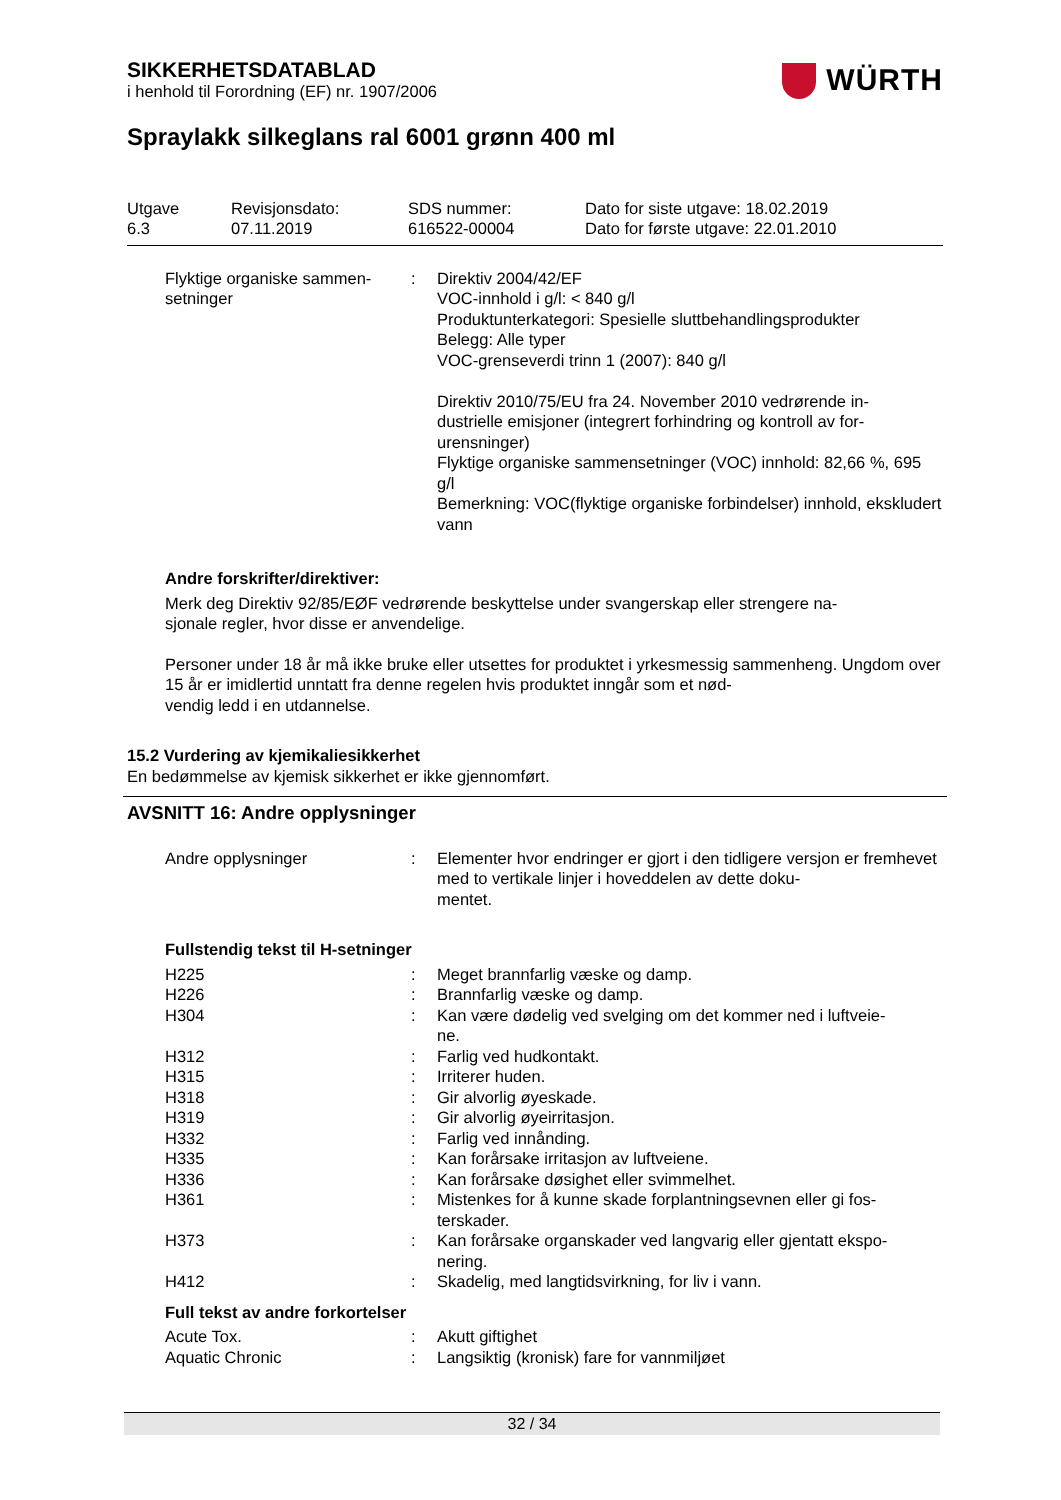SIKKERHETSDATABLAD
i henhold til Forordning (EF) nr. 1907/2006
WÜRTH
Spraylakk silkeglans ral 6001 grønn 400 ml
Utgave
6.3
Revisjonsdato:
07.11.2019
SDS nummer:
616522-00004
Dato for siste utgave: 18.02.2019
Dato for første utgave: 22.01.2010
| Flyktige organiske sammen- setninger | : | Direktiv 2004/42/EF VOC-innhold i g/l: < 840 g/l Produktunterkategori: Spesielle sluttbehandlingsprodukter Belegg: Alle typer VOC-grenseverdi trinn 1 (2007): 840 g/l Direktiv 2010/75/EU fra 24. November 2010 vedrørende in- dustrielle emisjoner (integrert forhindring og kontroll av for- urensninger) Flyktige organiske sammensetninger (VOC) innhold: 82,66 %, 695 g/l Bemerkning: VOC(flyktige organiske forbindelser) innhold, ekskludert vann |
Andre forskrifter/direktiver:
Merk deg Direktiv 92/85/EØF vedrørende beskyttelse under svangerskap eller strengere na-
sjonale regler, hvor disse er anvendelige.
Personer under 18 år må ikke bruke eller utsettes for produktet i yrkesmessig sammenheng. Ungdom over 15 år er imidlertid unntatt fra denne regelen hvis produktet inngår som et nød-
vendig ledd i en utdannelse.
15.2 Vurdering av kjemikaliesikkerhet
En bedømmelse av kjemisk sikkerhet er ikke gjennomført.
AVSNITT 16: Andre opplysninger
| Andre opplysninger | : | Elementer hvor endringer er gjort i den tidligere versjon er fremhevet med to vertikale linjer i hoveddelen av dette doku- mentet. |
Fullstendig tekst til H-setninger
| H225 | : | Meget brannfarlig væske og damp. |
| H226 | : | Brannfarlig væske og damp. |
| H304 | : | Kan være dødelig ved svelging om det kommer ned i luftveie- ne. |
| H312 | : | Farlig ved hudkontakt. |
| H315 | : | Irriterer huden. |
| H318 | : | Gir alvorlig øyeskade. |
| H319 | : | Gir alvorlig øyeirritasjon. |
| H332 | : | Farlig ved innånding. |
| H335 | : | Kan forårsake irritasjon av luftveiene. |
| H336 | : | Kan forårsake døsighet eller svimmelhet. |
| H361 | : | Mistenkes for å kunne skade forplantningsevnen eller gi fos- terskader. |
| H373 | : | Kan forårsake organskader ved langvarig eller gjentatt ekspo- nering. |
| H412 | : | Skadelig, med langtidsvirkning, for liv i vann. |
Full tekst av andre forkortelser
| Acute Tox. | : | Akutt giftighet |
| Aquatic Chronic | : | Langsiktig (kronisk) fare for vannmiljøet |
32 / 34